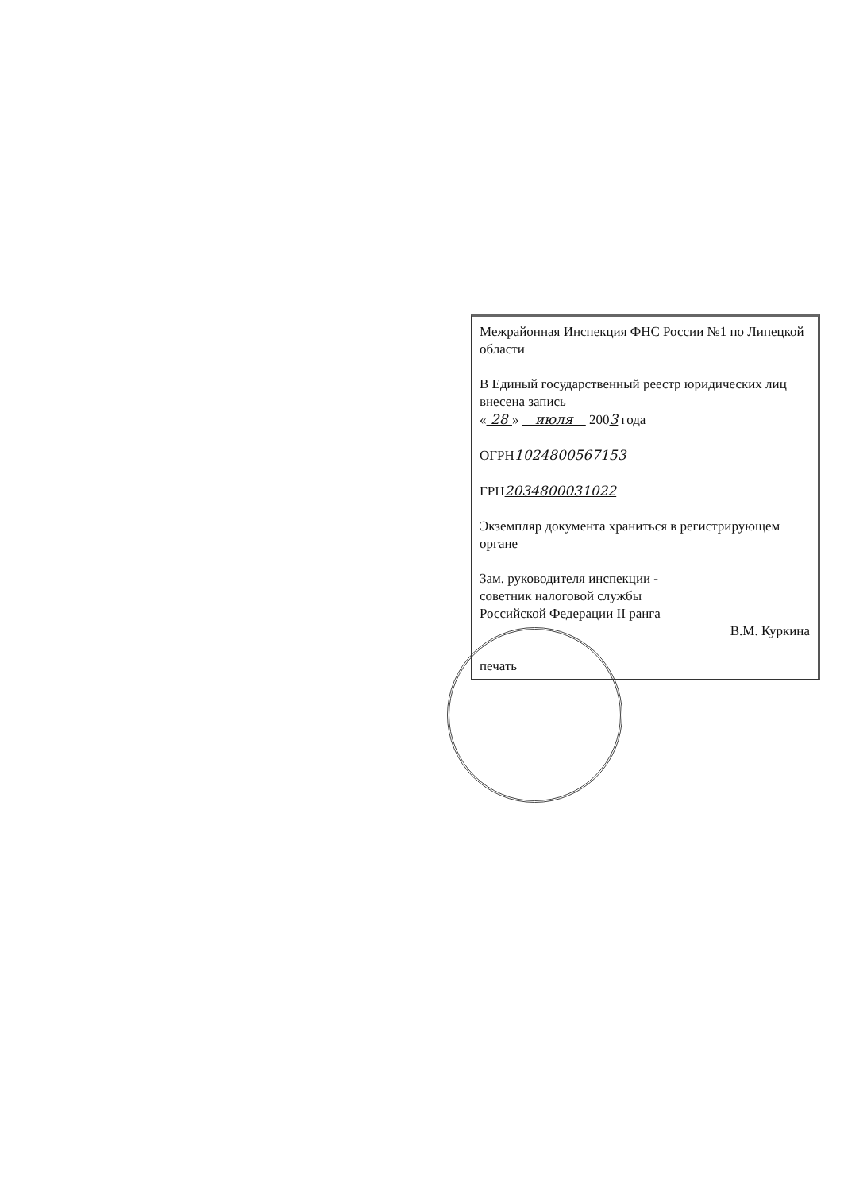Межрайонная Инспекция ФНС России №1 по Липецкой области
В Единый государственный реестр юридических лиц внесена запись
« 28 » июля 2003 года
ОГРН1024800567153
ГРН2034800031022
Экземпляр документа храниться в регистрирующем органе
Зам. руководителя инспекции -
советник налоговой службы
Российской Федерации II ранга
В.М. Куркина
печать